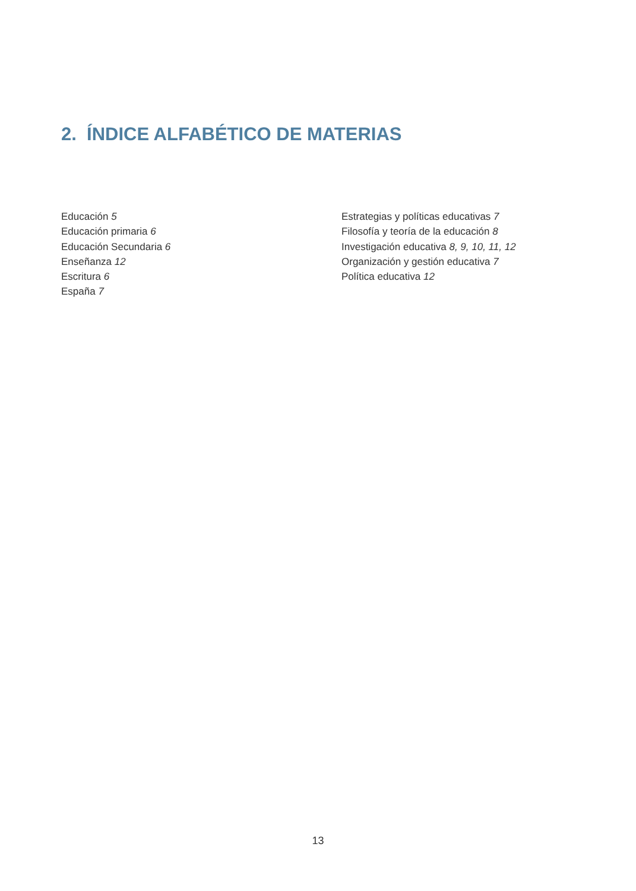2. ÍNDICE ALFABÉTICO DE MATERIAS
Educación 5
Educación primaria 6
Educación Secundaria 6
Enseñanza 12
Escritura 6
España 7
Estrategias y políticas educativas 7
Filosofía y teoría de la educación 8
Investigación educativa 8, 9, 10, 11, 12
Organización y gestión educativa 7
Política educativa 12
13